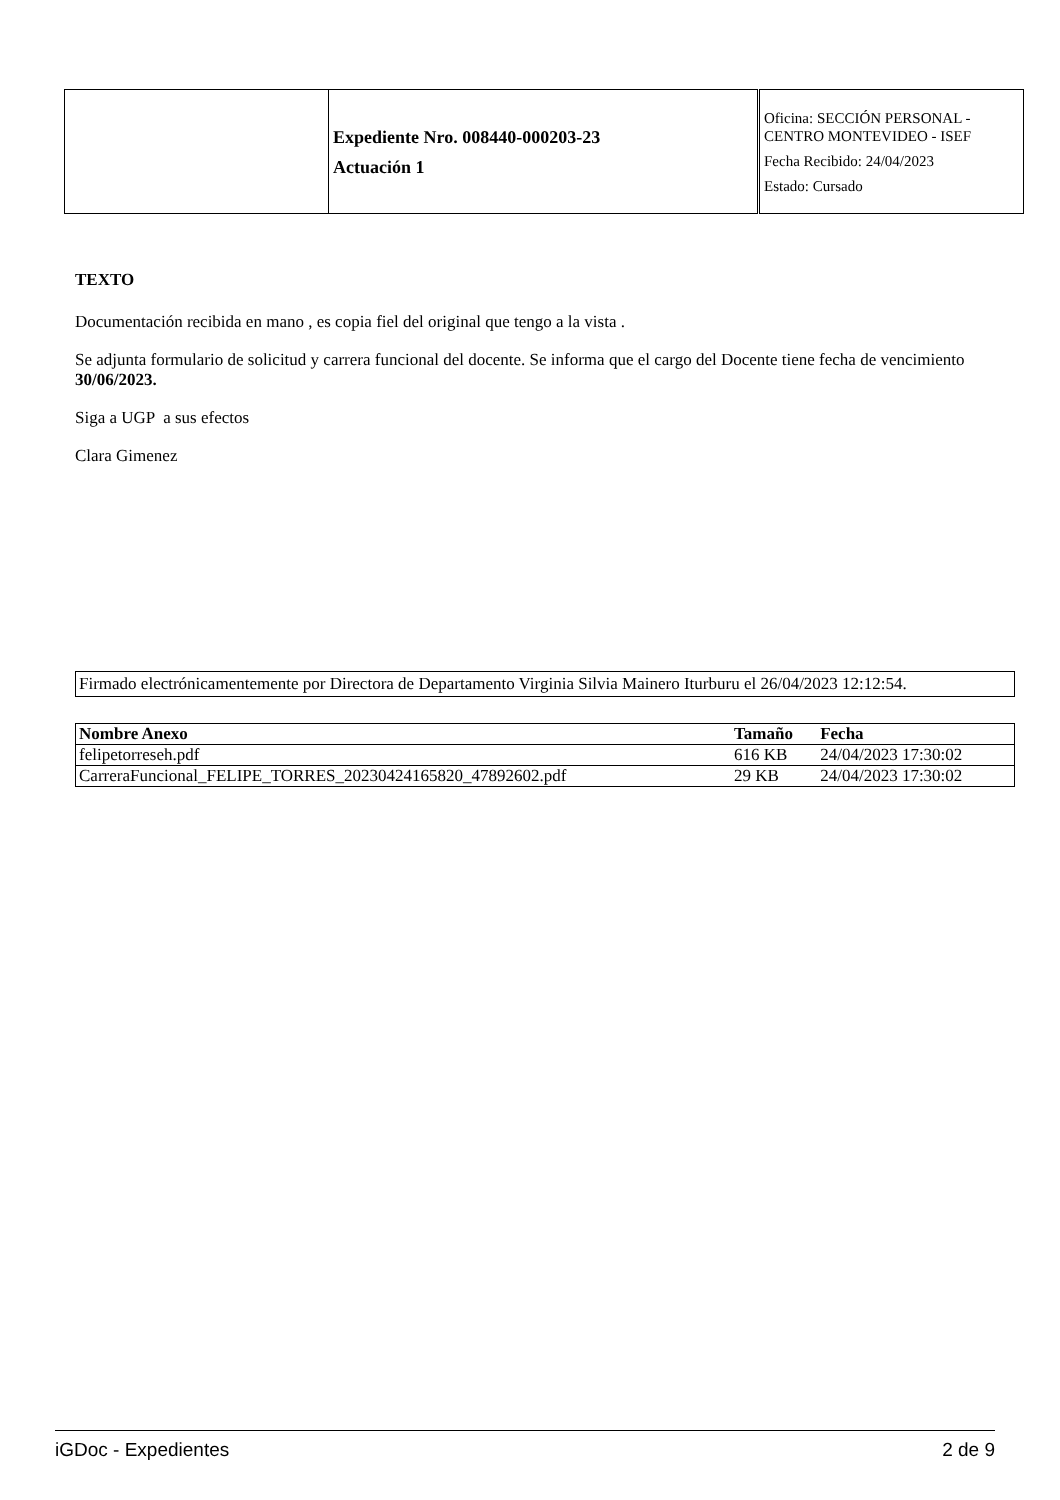| | Expediente Nro. 008440-000203-23 Actuación 1 | Oficina: SECCIÓN PERSONAL - CENTRO MONTEVIDEO - ISEF Fecha Recibido: 24/04/2023 Estado: Cursado |
TEXTO
Documentación recibida en mano , es copia fiel del original que tengo a la vista .
Se adjunta formulario de solicitud y carrera funcional del docente. Se informa que el cargo del Docente tiene fecha de vencimiento 30/06/2023.
Siga a UGP a sus efectos
Clara Gimenez
Firmado electrónicamentemente por Directora de Departamento Virginia Silvia Mainero Iturburu el 26/04/2023 12:12:54.
| Nombre Anexo | Tamaño | Fecha |
| --- | --- | --- |
| felipetorreseh.pdf | 616 KB | 24/04/2023 17:30:02 |
| CarreraFuncional_FELIPE_TORRES_20230424165820_47892602.pdf | 29 KB | 24/04/2023 17:30:02 |
iGDoc - Expedientes 2 de 9